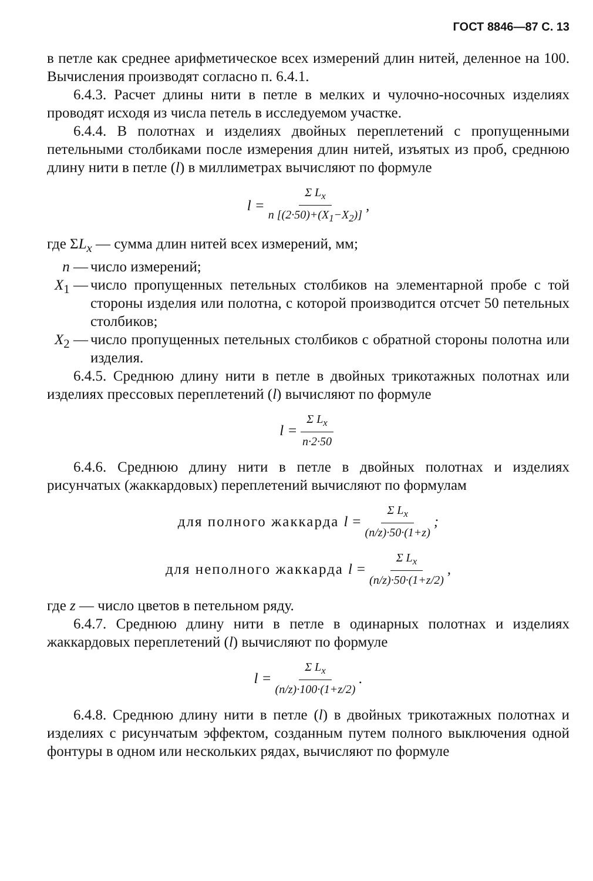ГОСТ 8846—87 С. 13
в петле как среднее арифметическое всех измерений длин нитей, деленное на 100. Вычисления производят согласно п. 6.4.1.
6.4.3. Расчет длины нити в петле в мелких и чулочно-носочных изделиях проводят исходя из числа петель в исследуемом участке.
6.4.4. В полотнах и изделиях двойных переплетений с пропущенными петельными столбиками после измерения длин нитей, изъятых из проб, среднюю длину нити в петле (l) в миллиметрах вычисляют по формуле
l = Σ L<sub>x</sub> n [(2·50)+(X<sub>1</sub>−X<sub>2</sub>)],
где ΣL<sub>x</sub> — сумма длин нитей всех измерений, мм;
n — число измерений;
X<sub>1</sub> — число пропущенных петельных столбиков на элементарной пробе с той стороны изделия или полотна, с которой производится отсчет 50 петельных столбиков;
X<sub>2</sub> — число пропущенных петельных столбиков с обратной стороны полотна или изделия.
6.4.5. Среднюю длину нити в петле в двойных трикотажных полотнах или изделиях прессовых переплетений (l) вычисляют по формуле
l = Σ L<sub>x</sub> n·2·50
6.4.6. Среднюю длину нити в петле в двойных полотнах и изделиях рисунчатых (жаккардовых) переплетений вычисляют по формулам
для полного жаккарда l = Σ L<sub>x</sub> (n/z)·50·(1+z);
для неполного жаккарда l = Σ L<sub>x</sub> (n/z)·50·(1+z/2),
где z — число цветов в петельном ряду.
6.4.7. Среднюю длину нити в петле в одинарных полотнах и изделиях жаккардовых переплетений (l) вычисляют по формуле
l = Σ L<sub>x</sub> (n/z)·100·(1+z/2).
6.4.8. Среднюю длину нити в петле (l) в двойных трикотажных полотнах и изделиях с рисунчатым эффектом, созданным путем полного выключения одной фонтуры в одном или нескольких рядах, вычисляют по формуле